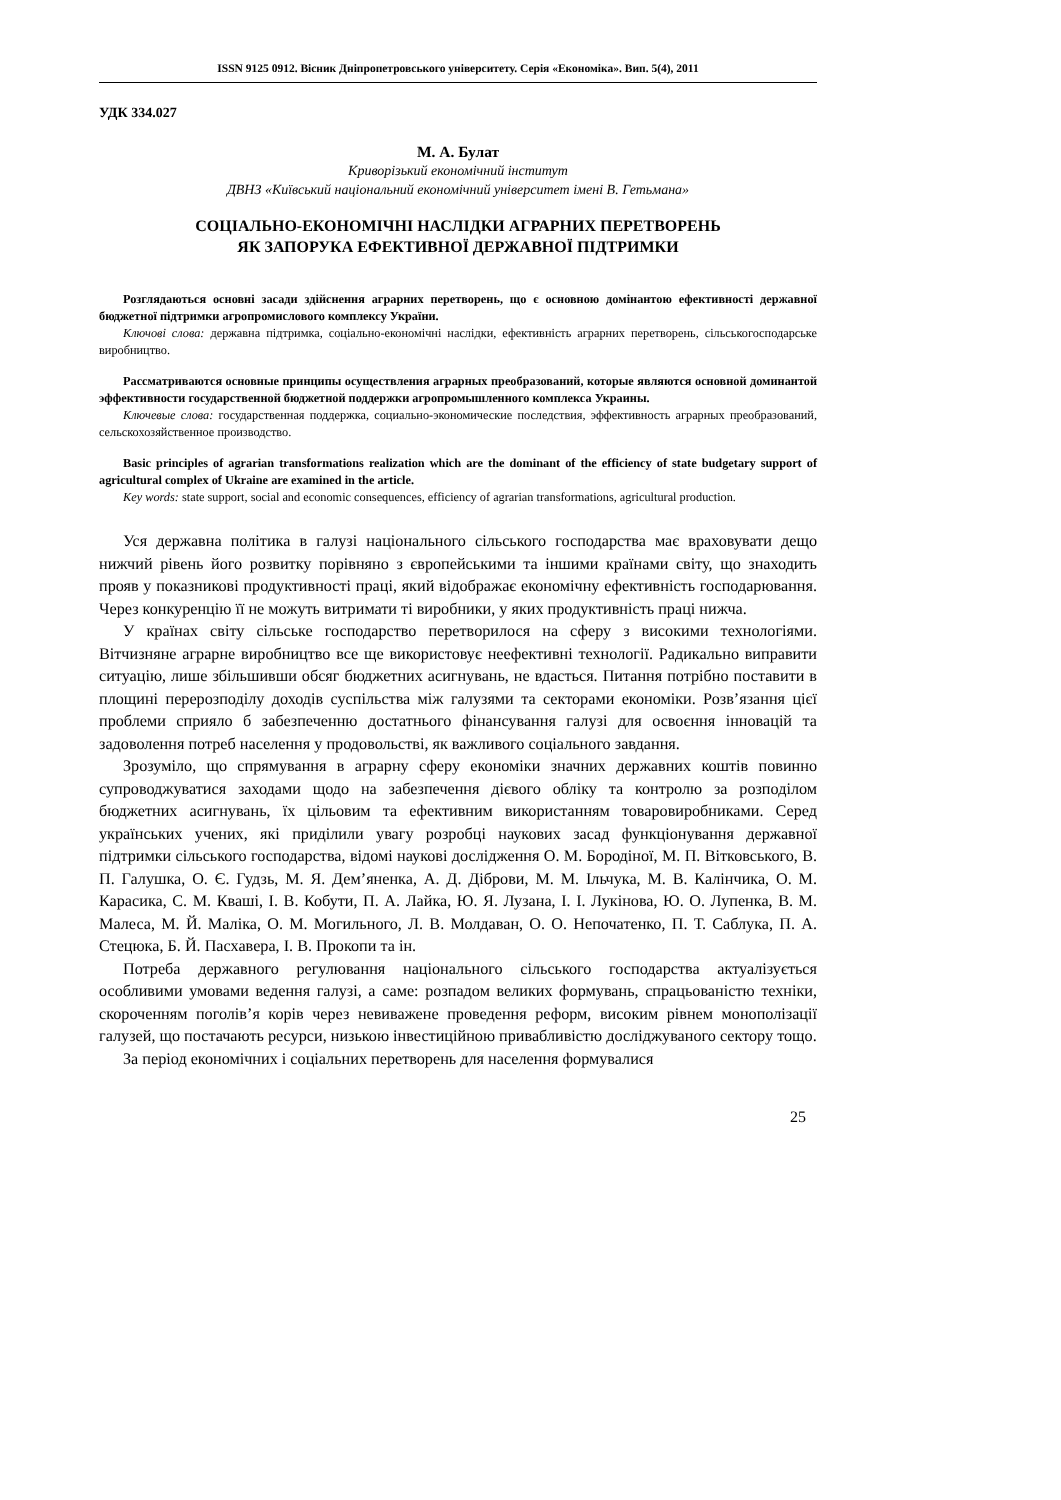ISSN 9125 0912. Вісник Дніпропетровського університету. Серія «Економіка». Вип. 5(4), 2011
УДК 334.027
М. А. Булат
Криворізький економічний інститут
ДВНЗ «Київський національний економічний університет імені В. Гетьмана»
СОЦІАЛЬНО-ЕКОНОМІЧНІ НАСЛІДКИ АГРАРНИХ ПЕРЕТВОРЕНЬ
ЯК ЗАПОРУКА ЕФЕКТИВНОЇ ДЕРЖАВНОЇ ПІДТРИМКИ
Розглядаються основні засади здійснення аграрних перетворень, що є основною домінантою ефективності державної бюджетної підтримки агропромислового комплексу України.
Ключові слова: державна підтримка, соціально-економічні наслідки, ефективність аграрних перетворень, сільськогосподарське виробництво.
Рассматриваются основные принципы осуществления аграрных преобразований, которые являются основной доминантой эффективности государственной бюджетной поддержки агропромышленного комплекса Украины.
Ключевые слова: государственная поддержка, социально-экономические последствия, эффективность аграрных преобразований, сельскохозяйственное производство.
Basic principles of agrarian transformations realization which are the dominant of the efficiency of state budgetary support of agricultural complex of Ukraine are examined in the article.
Key words: state support, social and economic consequences, efficiency of agrarian transformations, agricultural production.
Уся державна політика в галузі національного сільського господарства має враховувати дещо нижчий рівень його розвитку порівняно з європейськими та іншими країнами світу, що знаходить прояв у показникові продуктивності праці, який відображає економічну ефективність господарювання. Через конкуренцію її не можуть витримати ті виробники, у яких продуктивність праці нижча.
У країнах світу сільське господарство перетворилося на сферу з високими технологіями. Вітчизняне аграрне виробництво все ще використовує неефективні технології. Радикально виправити ситуацію, лише збільшивши обсяг бюджетних асигнувань, не вдасться. Питання потрібно поставити в площині перерозподілу доходів суспільства між галузями та секторами економіки. Розв’язання цієї проблеми сприяло б забезпеченню достатнього фінансування галузі для освоєння інновацій та задоволення потреб населення у продовольстві, як важливого соціального завдання.
Зрозуміло, що спрямування в аграрну сферу економіки значних державних коштів повинно супроводжуватися заходами щодо на забезпечення дієвого обліку та контролю за розподілом бюджетних асигнувань, їх цільовим та ефективним використанням товаровиробниками. Серед українських учених, які приділили увагу розробці наукових засад функціонування державної підтримки сільського господарства, відомі наукові дослідження О. М. Бородіної, М. П. Вітковського, В. П. Галушка, О. Є. Гудзь, М. Я. Дем’яненка, А. Д. Діброви, М. М. Ільчука, М. В. Калінчика, О. М. Карасика, С. М. Кваші, І. В. Кобути, П. А. Лайка, Ю. Я. Лузана, І. І. Лукінова, Ю. О. Лупенка, В. М. Малеса, М. Й. Маліка, О. М. Могильного, Л. В. Молдаван, О. О. Непочатенко, П. Т. Саблука, П. А. Стецюка, Б. Й. Пасхавера, І. В. Прокопи та ін.
Потреба державного регулювання національного сільського господарства актуалізується особливими умовами ведення галузі, а саме: розпадом великих формувань, спрацьованістю техніки, скороченням поголів’я корів через невиважене проведення реформ, високим рівнем монополізації галузей, що постачають ресурси, низькою інвестиційною привабливістю досліджуваного сектору тощо.
За період економічних і соціальних перетворень для населення формувалися
25